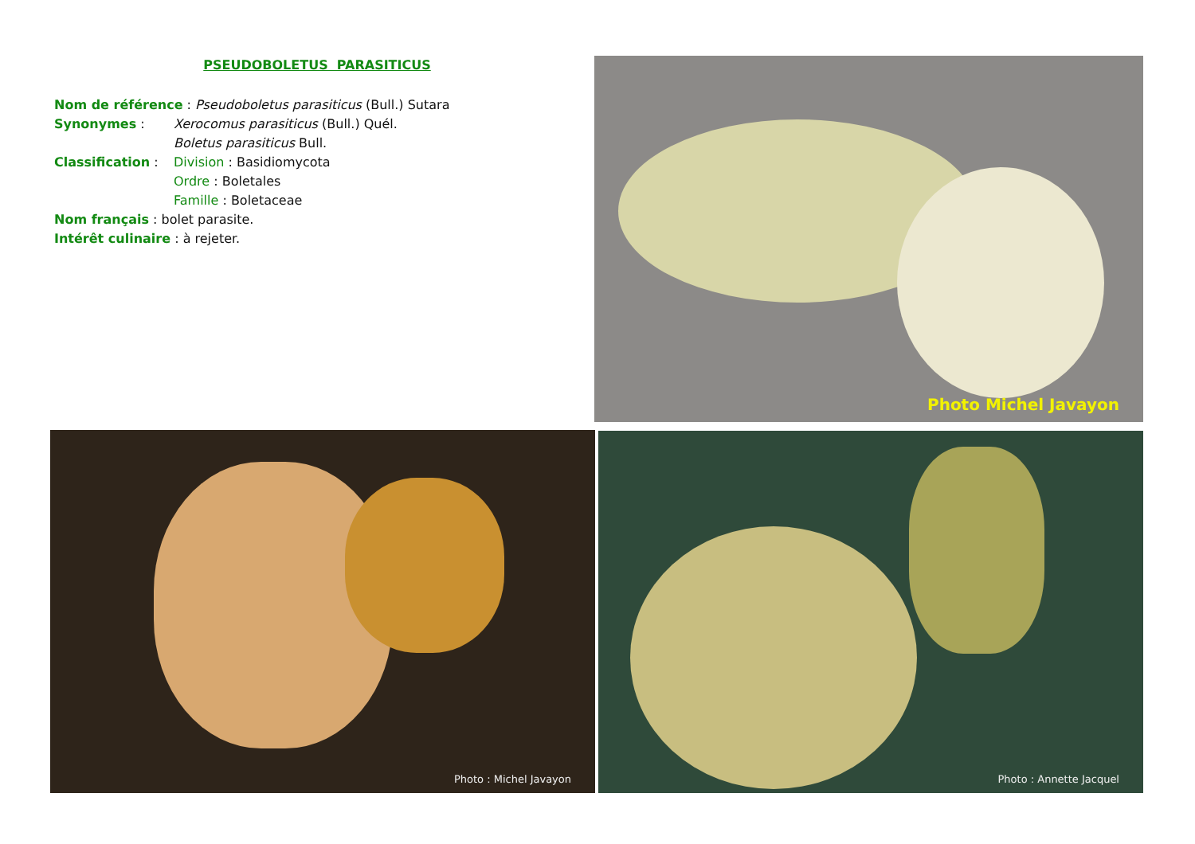PSEUDOBOLETUS PARASITICUS
Nom de référence : Pseudoboletus parasiticus (Bull.) Sutara
Synonymes : Xerocomus parasiticus (Bull.) Quél.
Boletus parasiticus Bull.
Classification : Division : Basidiomycota
Ordre : Boletales
Famille : Boletaceae
Nom français : bolet parasite.
Intérêt culinaire : à rejeter.
Photo Michel Javayon
Photo : Michel Javayon Photo : Annette Jacquel